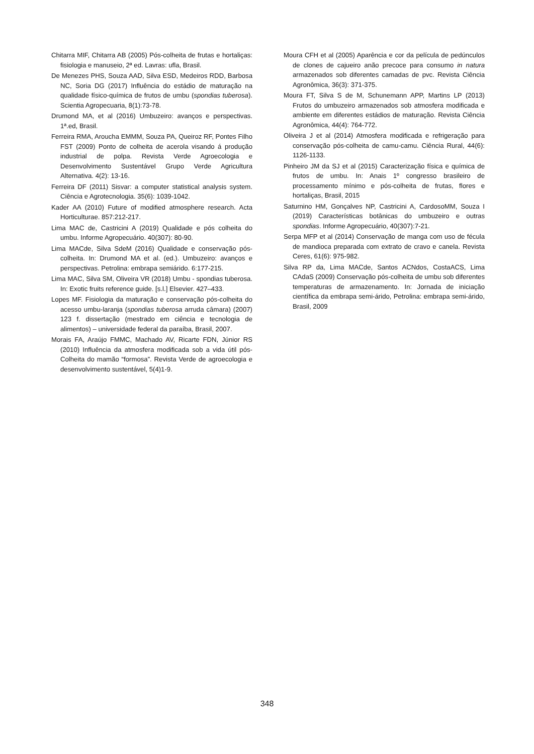Chitarra MIF, Chitarra AB (2005) Pós-colheita de frutas e hortaliças: fisiologia e manuseio, 2ª ed. Lavras: ufla, Brasil.
De Menezes PHS, Souza AAD, Silva ESD, Medeiros RDD, Barbosa NC, Soria DG (2017) Influência do estádio de maturação na qualidade físico-química de frutos de umbu (spondias tuberosa). Scientia Agropecuaria, 8(1):73-78.
Drumond MA, et al (2016) Umbuzeiro: avanços e perspectivas. 1ª.ed, Brasil.
Ferreira RMA, Aroucha EMMM, Souza PA, Queiroz RF, Pontes Filho FST (2009) Ponto de colheita de acerola visando á produção industrial de polpa. Revista Verde Agroecologia e Desenvolvimento Sustentável Grupo Verde Agricultura Alternativa. 4(2): 13-16.
Ferreira DF (2011) Sisvar: a computer statistical analysis system. Ciência e Agrotecnologia. 35(6): 1039-1042.
Kader AA (2010) Future of modified atmosphere research. Acta Horticulturae. 857:212-217.
Lima MAC de, Castricini A (2019) Qualidade e pós colheita do umbu. Informe Agropecuário. 40(307): 80-90.
Lima MACde, Silva SdeM (2016) Qualidade e conservação pós-colheita. In: Drumond MA et al. (ed.). Umbuzeiro: avanços e perspectivas. Petrolina: embrapa semiárido. 6:177-215.
Lima MAC, Silva SM, Oliveira VR (2018) Umbu - spondias tuberosa. In: Exotic fruits reference guide. [s.l.] Elsevier. 427–433.
Lopes MF. Fisiologia da maturação e conservação pós-colheita do acesso umbu-laranja (spondias tuberosa arruda câmara) (2007) 123 f. dissertação (mestrado em ciência e tecnologia de alimentos) – universidade federal da paraíba, Brasil, 2007.
Morais FA, Araújo FMMC, Machado AV, Ricarte FDN, Júnior RS (2010) Influência da atmosfera modificada sob a vida útil pós-Colheita do mamão “formosa”. Revista Verde de agroecologia e desenvolvimento sustentável, 5(4)1-9.
Moura CFH et al (2005) Aparência e cor da película de pedúnculos de clones de cajueiro anão precoce para consumo in natura armazenados sob diferentes camadas de pvc. Revista Ciência Agronômica, 36(3): 371-375.
Moura FT, Silva S de M, Schunemann APP, Martins LP (2013) Frutos do umbuzeiro armazenados sob atmosfera modificada e ambiente em diferentes estádios de maturação. Revista Ciência Agronômica, 44(4): 764-772.
Oliveira J et al (2014) Atmosfera modificada e refrigeração para conservação pós-colheita de camu-camu. Ciência Rural, 44(6): 1126-1133.
Pinheiro JM da SJ et al (2015) Caracterização física e química de frutos de umbu. In: Anais 1º congresso brasileiro de processamento mínimo e pós-colheita de frutas, flores e hortaliças, Brasil, 2015
Saturnino HM, Gonçalves NP, Castricini A, CardosoMM, Souza I (2019) Características botânicas do umbuzeiro e outras spondias. Informe Agropecuário, 40(307):7-21.
Serpa MFP et al (2014) Conservação de manga com uso de fécula de mandioca preparada com extrato de cravo e canela. Revista Ceres, 61(6): 975-982.
Silva RP da, Lima MACde, Santos ACNdos, CostaACS, Lima CAdaS (2009) Conservação pós-colheita de umbu sob diferentes temperaturas de armazenamento. In: Jornada de iniciação científica da embrapa semi-árido, Petrolina: embrapa semi-árido, Brasil, 2009
348